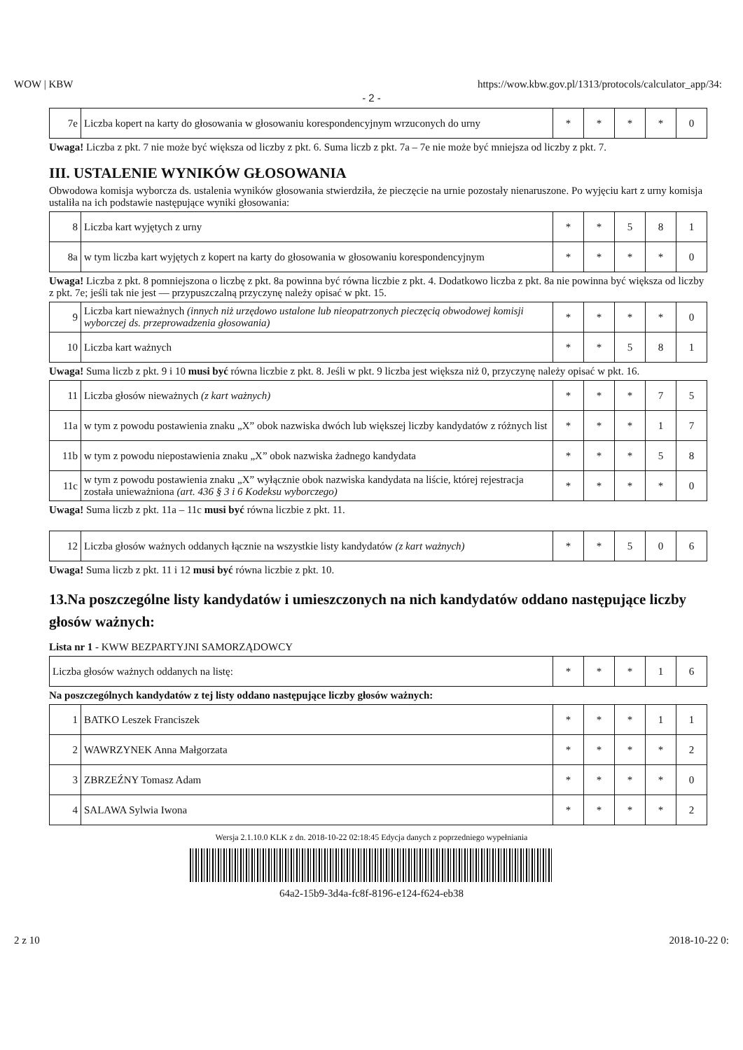WOW | KBW https://wow.kbw.gov.pl/1313/protocols/calculator_app/34:
- 2 -
| 7e | Liczba kopert na karty do głosowania w głosowaniu korespondencyjnym wrzuconych do urny | * | * | * | * | 0 |
Uwaga! Liczba z pkt. 7 nie może być większa od liczby z pkt. 6. Suma liczb z pkt. 7a – 7e nie może być mniejsza od liczby z pkt. 7.
III. USTALENIE WYNIKÓW GŁOSOWANIA
Obwodowa komisja wyborcza ds. ustalenia wyników głosowania stwierdziła, że pieczęcie na urnie pozostały nienaruszone. Po wyjęciu kart z urny komisja ustaliła na ich podstawie następujące wyniki głosowania:
| 8 | Liczba kart wyjętych z urny | * | * | 5 | 8 | 1 |
| 8a | w tym liczba kart wyjętych z kopert na karty do głosowania w głosowaniu korespondencyjnym | * | * | * | * | 0 |
Uwaga! Liczba z pkt. 8 pomniejszona o liczbę z pkt. 8a powinna być równa liczbie z pkt. 4. Dodatkowo liczba z pkt. 8a nie powinna być większa od liczby z pkt. 7e; jeśli tak nie jest — przypuszczalną przyczynę należy opisać w pkt. 15.
| 9 | Liczba kart nieważnych (innych niż urzędowo ustalone lub nieopatrzonych pieczęcią obwodowej komisji wyborczej ds. przeprowadzenia głosowania) | * | * | * | * | 0 |
| 10 | Liczba kart ważnych | * | * | 5 | 8 | 1 |
Uwaga! Suma liczb z pkt. 9 i 10 musi być równa liczbie z pkt. 8. Jeśli w pkt. 9 liczba jest większa niż 0, przyczynę należy opisać w pkt. 16.
| 11 | Liczba głosów nieważnych (z kart ważnych) | * | * | * | 7 | 5 |
| 11a | w tym z powodu postawienia znaku „X” obok nazwiska dwóch lub większej liczby kandydatów z różnych list | * | * | * | 1 | 7 |
| 11b | w tym z powodu niepostawienia znaku „X” obok nazwiska żadnego kandydata | * | * | * | 5 | 8 |
| 11c | w tym z powodu postawienia znaku „X” wyłącznie obok nazwiska kandydata na liście, której rejestracja została unieważniona (art. 436 § 3 i 6 Kodeksu wyborczego) | * | * | * | * | 0 |
Uwaga! Suma liczb z pkt. 11a – 11c musi być równa liczbie z pkt. 11.
| 12 | Liczba głosów ważnych oddanych łącznie na wszystkie listy kandydatów (z kart ważnych) | * | * | 5 | 0 | 6 |
Uwaga! Suma liczb z pkt. 11 i 12 musi być równa liczbie z pkt. 10.
13.Na poszczególne listy kandydatów i umieszczonych na nich kandydatów oddano następujące liczby głosów ważnych:
Lista nr 1 - KWW BEZPARTYJNI SAMORZĄDOWCY
| Liczba głosów ważnych oddanych na listę: | * | * | * | 1 | 6 |
Na poszczególnych kandydatów z tej listy oddano następujące liczby głosów ważnych:
| 1 | BATKO Leszek Franciszek | * | * | * | 1 | 1 |
| 2 | WAWRZYNEK Anna Małgorzata | * | * | * | * | 2 |
| 3 | ZBRZEŹNY Tomasz Adam | * | * | * | * | 0 |
| 4 | SALAWA Sylwia Iwona | * | * | * | * | 2 |
Wersja 2.1.10.0 KLK z dn. 2018-10-22 02:18:45 Edycja danych z poprzedniego wypełniania
64a2-15b9-3d4a-fc8f-8196-e124-f624-eb38
2 z 10 2018-10-22 0: